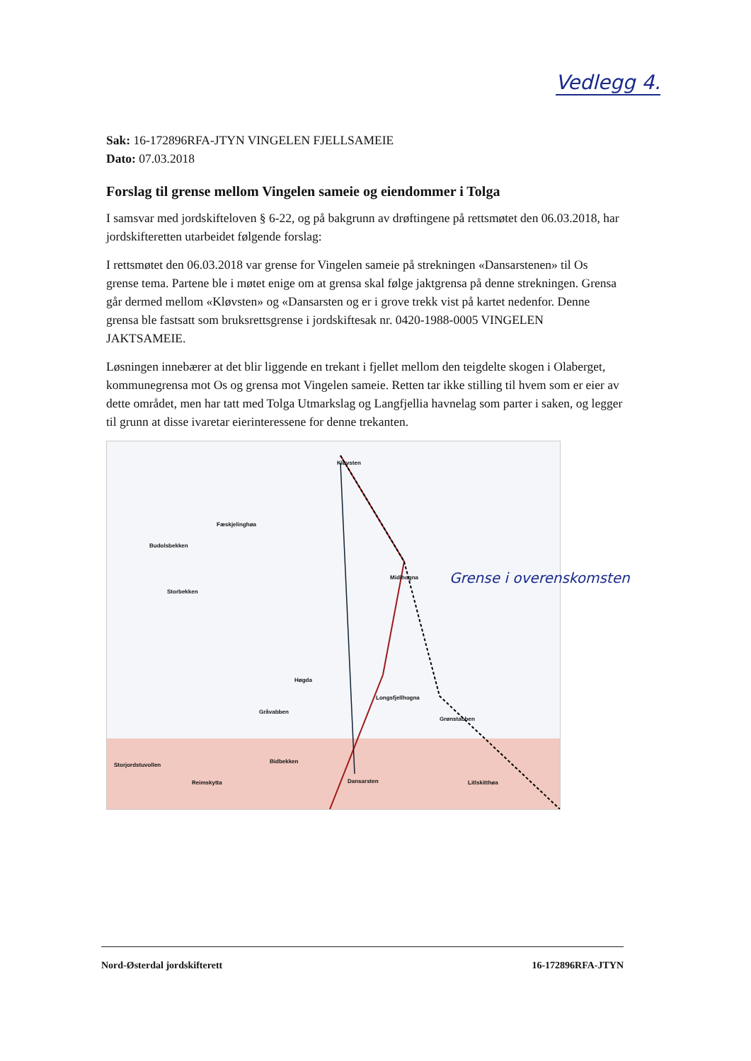Vedlegg 4.
Sak: 16-172896RFA-JTYN VINGELEN FJELLSAMEIE
Dato: 07.03.2018
Forslag til grense mellom Vingelen sameie og eiendommer i Tolga
I samsvar med jordskifteloven § 6-22, og på bakgrunn av drøftingene på rettsmøtet den 06.03.2018, har jordskifteretten utarbeidet følgende forslag:
I rettsmøtet den 06.03.2018 var grense for Vingelen sameie på strekningen «Dansarstenen» til Os grense tema. Partene ble i møtet enige om at grensa skal følge jaktgrensa på denne strekningen. Grensa går dermed mellom «Kløvsten» og «Dansarsten og er i grove trekk vist på kartet nedenfor. Denne grensa ble fastsatt som bruksrettsgrense i jordskiftesak nr. 0420-1988-0005 VINGELEN JAKTSAMEIE.
Løsningen innebærer at det blir liggende en trekant i fjellet mellom den teigdelte skogen i Olaberget, kommunegrensa mot Os og grensa mot Vingelen sameie. Retten tar ikke stilling til hvem som er eier av dette området, men har tatt med Tolga Utmarkslag og Langfjellia havnelag som parter i saken, og legger til grunn at disse ivaretar eierinteressene for denne trekanten.
Kløvsten
Fæskjelinghøa
Budolsbekken
Storbekken
Midihogna
Høgda
Longsfjellhogna
Gråvabben
Grønstabben
Litlskitthøa
Bidbekken
Dansarsten
Storjordstuvollen
Reimskytta
Grense i overenskomsten
Nord-Østerdal jordskifterett 16-172896RFA-JTYN